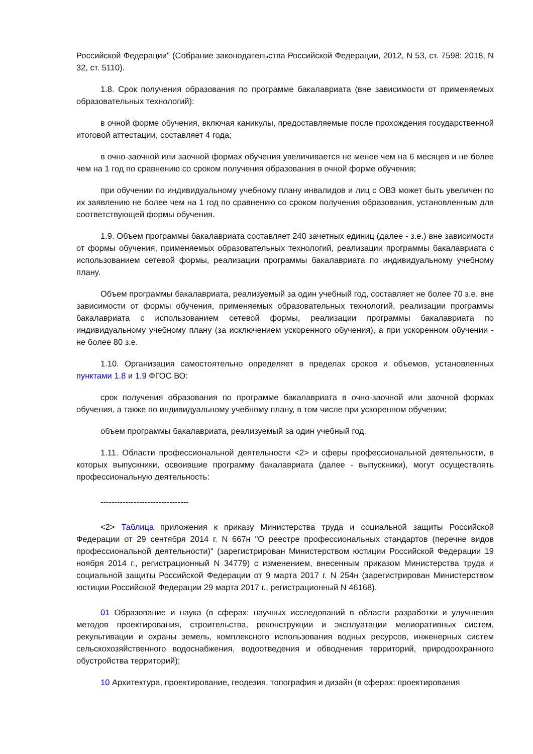Российской Федерации" (Собрание законодательства Российской Федерации, 2012, N 53, ст. 7598; 2018, N 32, ст. 5110).
1.8. Срок получения образования по программе бакалавриата (вне зависимости от применяемых образовательных технологий):
в очной форме обучения, включая каникулы, предоставляемые после прохождения государственной итоговой аттестации, составляет 4 года;
в очно-заочной или заочной формах обучения увеличивается не менее чем на 6 месяцев и не более чем на 1 год по сравнению со сроком получения образования в очной форме обучения;
при обучении по индивидуальному учебному плану инвалидов и лиц с ОВЗ может быть увеличен по их заявлению не более чем на 1 год по сравнению со сроком получения образования, установленным для соответствующей формы обучения.
1.9. Объем программы бакалавриата составляет 240 зачетных единиц (далее - з.е.) вне зависимости от формы обучения, применяемых образовательных технологий, реализации программы бакалавриата с использованием сетевой формы, реализации программы бакалавриата по индивидуальному учебному плану.
Объем программы бакалавриата, реализуемый за один учебный год, составляет не более 70 з.е. вне зависимости от формы обучения, применяемых образовательных технологий, реализации программы бакалавриата с использованием сетевой формы, реализации программы бакалавриата по индивидуальному учебному плану (за исключением ускоренного обучения), а при ускоренном обучении - не более 80 з.е.
1.10. Организация самостоятельно определяет в пределах сроков и объемов, установленных пунктами 1.8 и 1.9 ФГОС ВО:
срок получения образования по программе бакалавриата в очно-заочной или заочной формах обучения, а также по индивидуальному учебному плану, в том числе при ускоренном обучении;
объем программы бакалавриата, реализуемый за один учебный год.
1.11. Области профессиональной деятельности <2> и сферы профессиональной деятельности, в которых выпускники, освоившие программу бакалавриата (далее - выпускники), могут осуществлять профессиональную деятельность:
--------------------------------
<2> Таблица приложения к приказу Министерства труда и социальной защиты Российской Федерации от 29 сентября 2014 г. N 667н "О реестре профессиональных стандартов (перечне видов профессиональной деятельности)" (зарегистрирован Министерством юстиции Российской Федерации 19 ноября 2014 г., регистрационный N 34779) с изменением, внесенным приказом Министерства труда и социальной защиты Российской Федерации от 9 марта 2017 г. N 254н (зарегистрирован Министерством юстиции Российской Федерации 29 марта 2017 г., регистрационный N 46168).
01 Образование и наука (в сферах: научных исследований в области разработки и улучшения методов проектирования, строительства, реконструкции и эксплуатации мелиоративных систем, рекультивации и охраны земель, комплексного использования водных ресурсов, инженерных систем сельскохозяйственного водоснабжения, водоотведения и обводнения территорий, природоохранного обустройства территорий);
10 Архитектура, проектирование, геодезия, топография и дизайн (в сферах: проектирования